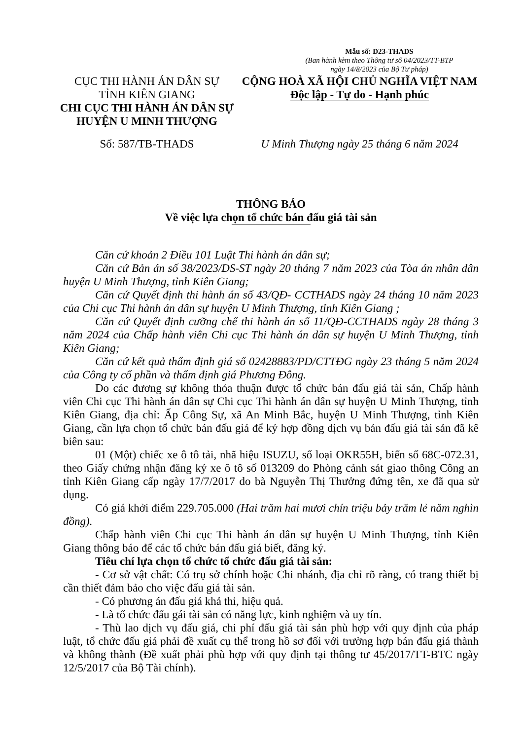Mẫu số: D23-THADS
(Ban hành kèm theo Thông tư số 04/2023/TT-BTP
ngày 14/8/2023 của Bộ Tư pháp)
CỤC THI HÀNH ÁN DÂN SỰ
TỈNH KIÊN GIANG
CHI CỤC THI HÀNH ÁN DÂN SỰ
HUYỆN U MINH THƯỢNG
CỘNG HOÀ XÃ HỘI CHỦ NGHĨA VIỆT NAM
Độc lập - Tự do - Hạnh phúc
Số: 587/TB-THADS U Minh Thượng ngày 25 tháng 6 năm 2024
THÔNG BÁO
Về việc lựa chọn tổ chức bán đấu giá tài sản
Căn cứ khoản 2 Điều 101 Luật Thi hành án dân sự;
Căn cứ Bản án số 38/2023/DS-ST ngày 20 tháng 7 năm 2023 của Tòa án nhân dân huyện U Minh Thượng, tỉnh Kiên Giang;
Căn cứ Quyết định thi hành án số 43/QĐ- CCTHADS ngày 24 tháng 10 năm 2023 của Chi cục Thi hành án dân sự huyện U Minh Thượng, tỉnh Kiên Giang ;
Căn cứ Quyết định cưỡng chế thi hành án số 11/QĐ-CCTHADS ngày 28 tháng 3 năm 2024 của Chấp hành viên Chi cục Thi hành án dân sự huyện U Minh Thượng, tỉnh Kiên Giang;
Căn cứ kết quả thẩm định giá số 02428883/PD/CTTĐG ngày 23 tháng 5 năm 2024 của Công ty cổ phần và thẩm định giá Phương Đông.
Do các đương sự không thỏa thuận được tổ chức bán đấu giá tài sản, Chấp hành viên Chi cục Thi hành án dân sự Chi cục Thi hành án dân sự huyện U Minh Thượng, tỉnh Kiên Giang, địa chỉ: Ấp Công Sự, xã An Minh Bắc, huyện U Minh Thượng, tỉnh Kiên Giang, cần lựa chọn tổ chức bán đấu giá để ký hợp đồng dịch vụ bán đấu giá tài sản đã kê biên sau:
01 (Một) chiếc xe ô tô tải, nhã hiệu ISUZU, số loại OKR55H, biển số 68C-072.31, theo Giấy chứng nhận đăng ký xe ô tô số 013209 do Phòng cảnh sát giao thông Công an tỉnh Kiên Giang cấp ngày 17/7/2017 do bà Nguyễn Thị Thưởng đứng tên, xe đã qua sử dụng.
Có giá khởi điểm 229.705.000 (Hai trăm hai mươi chín triệu bảy trăm lẻ năm nghìn đồng).
Chấp hành viên Chi cục Thi hành án dân sự huyện U Minh Thượng, tỉnh Kiên Giang thông báo để các tổ chức bán đấu giá biết, đăng ký.
Tiêu chí lựa chọn tổ chức tổ chức đấu giá tài sản:
- Cơ sở vật chất: Có trụ sở chính hoặc Chi nhánh, địa chỉ rõ ràng, có trang thiết bị cần thiết đảm bảo cho việc đấu giá tài sản.
- Có phương án đấu giá khả thi, hiệu quả.
- Là tổ chức đấu gái tài sản có năng lực, kinh nghiệm và uy tín.
- Thù lao dịch vụ đấu giá, chi phí đấu giá tài sản phù hợp với quy định của pháp luật, tổ chức đấu giá phải đề xuất cụ thể trong hồ sơ đối với trường hợp bán đấu giá thành và không thành (Đề xuất phải phù hợp với quy định tại thông tư 45/2017/TT-BTC ngày 12/5/2017 của Bộ Tài chính).